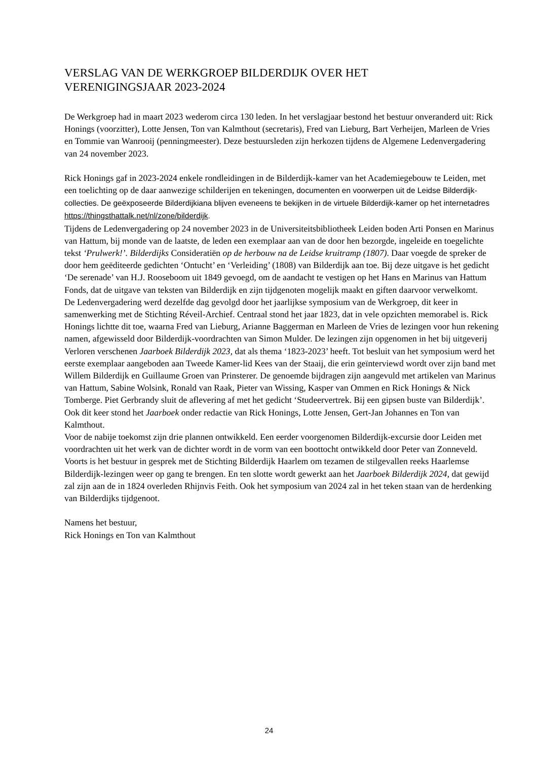VERSLAG VAN DE WERKGROEP BILDERDIJK OVER HET
VERENIGINGSJAAR 2023-2024
De Werkgroep had in maart 2023 wederom circa 130 leden. In het verslagjaar bestond het bestuur onveranderd uit: Rick Honings (voorzitter), Lotte Jensen, Ton van Kalmthout (secretaris), Fred van Lieburg, Bart Verheijen, Marleen de Vries en Tommie van Wanrooij (penningmeester). Deze bestuursleden zijn herkozen tijdens de Algemene Ledenvergadering van 24 november 2023.
Rick Honings gaf in 2023-2024 enkele rondleidingen in de Bilderdijk-kamer van het Academiegebouw te Leiden, met een toelichting op de daar aanwezige schilderijen en tekeningen, documenten en voorwerpen uit de Leidse Bilderdijk-collecties. De geëxposeerde Bilderdijkiana blijven eveneens te bekijken in de virtuele Bilderdijk-kamer op het internetadres https://thingsthattalk.net/nl/zone/bilderdijk.
Tijdens de Ledenvergadering op 24 november 2023 in de Universiteitsbibliotheek Leiden boden Arti Ponsen en Marinus van Hattum, bij monde van de laatste, de leden een exemplaar aan van de door hen bezorgde, ingeleide en toegelichte tekst ‘Prulwerk!’. Bilderdijks Consideratiën op de herbouw na de Leidse kruitramp (1807). Daar voegde de spreker de door hem geëditeerde gedichten ‘Ontucht’ en ‘Verleiding’ (1808) van Bilderdijk aan toe. Bij deze uitgave is het gedicht ‘De serenade’ van H.J. Rooseboom uit 1849 gevoegd, om de aandacht te vestigen op het Hans en Marinus van Hattum Fonds, dat de uitgave van teksten van Bilderdijk en zijn tijdgenoten mogelijk maakt en giften daarvoor verwelkomt.
De Ledenvergadering werd dezelfde dag gevolgd door het jaarlijkse symposium van de Werkgroep, dit keer in samenwerking met de Stichting Réveil-Archief. Centraal stond het jaar 1823, dat in vele opzichten memorabel is. Rick Honings lichtte dit toe, waarna Fred van Lieburg, Arianne Baggerman en Marleen de Vries de lezingen voor hun rekening namen, afgewisseld door Bilderdijk-voordrachten van Simon Mulder. De lezingen zijn opgenomen in het bij uitgeverij Verloren verschenen Jaarboek Bilderdijk 2023, dat als thema ‘1823-2023’ heeft. Tot besluit van het symposium werd het eerste exemplaar aangeboden aan Tweede Kamer-lid Kees van der Staaij, die erin geïnterviewd wordt over zijn band met Willem Bilderdijk en Guillaume Groen van Prinsterer. De genoemde bijdragen zijn aangevuld met artikelen van Marinus van Hattum, Sabine Wolsink, Ronald van Raak, Pieter van Wissing, Kasper van Ommen en Rick Honings & Nick Tomberge. Piet Gerbrandy sluit de aflevering af met het gedicht ‘Studeervertrek. Bij een gipsen buste van Bilderdijk’. Ook dit keer stond het Jaarboek onder redactie van Rick Honings, Lotte Jensen, Gert-Jan Johannes en Ton van Kalmthout.
Voor de nabije toekomst zijn drie plannen ontwikkeld. Een eerder voorgenomen Bilderdijk-excursie door Leiden met voordrachten uit het werk van de dichter wordt in de vorm van een boottocht ontwikkeld door Peter van Zonneveld. Voorts is het bestuur in gesprek met de Stichting Bilderdijk Haarlem om tezamen de stilgevallen reeks Haarlemse Bilderdijk-lezingen weer op gang te brengen. En ten slotte wordt gewerkt aan het Jaarboek Bilderdijk 2024, dat gewijd zal zijn aan de in 1824 overleden Rhijnvis Feith. Ook het symposium van 2024 zal in het teken staan van de herdenking van Bilderdijks tijdgenoot.
Namens het bestuur,
Rick Honings en Ton van Kalmthout
24